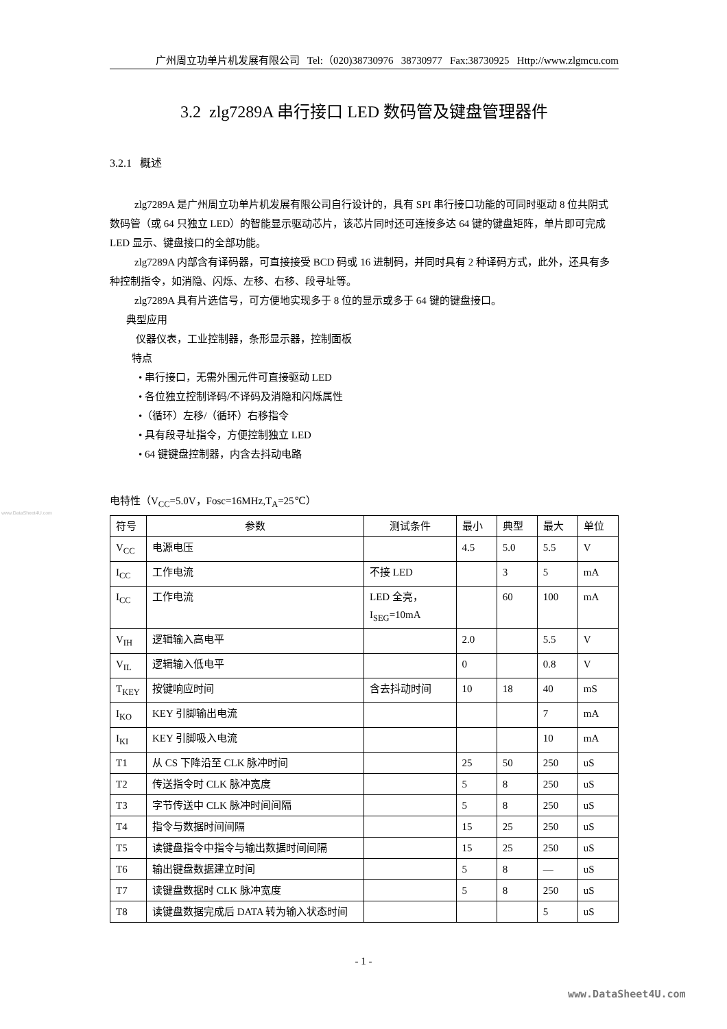www.DataSheet4U.com
广州周立功单片机发展有限公司 Tel:（020)38730976 38730977 Fax:38730925 Http://www.zlgmcu.com
3.2 zlg7289A 串行接口 LED 数码管及键盘管理器件
3.2.1 概述
zlg7289A 是广州周立功单片机发展有限公司自行设计的，具有 SPI 串行接口功能的可同时驱动 8 位共阴式数码管（或 64 只独立 LED）的智能显示驱动芯片，该芯片同时还可连接多达 64 键的键盘矩阵，单片即可完成 LED 显示、键盘接口的全部功能。
zlg7289A 内部含有译码器，可直接接受 BCD 码或 16 进制码，并同时具有 2 种译码方式，此外，还具有多种控制指令，如消隐、闪烁、左移、右移、段寻址等。
zlg7289A 具有片选信号，可方便地实现多于 8 位的显示或多于 64 键的键盘接口。
典型应用
仪器仪表，工业控制器，条形显示器，控制面板
特点
• 串行接口，无需外围元件可直接驱动 LED
• 各位独立控制译码/不译码及消隐和闪烁属性
•（循环）左移/（循环）右移指令
• 具有段寻址指令，方便控制独立 LED
• 64 键键盘控制器，内含去抖动电路
电特性（V<sub>CC</sub>=5.0V，Fosc=16MHz,T<sub>A</sub>=25℃）
| 符号 | 参数 | 测试条件 | 最小 | 典型 | 最大 | 单位 |
| V<sub>CC</sub> | 电源电压 | | 4.5 | 5.0 | 5.5 | V |
| I<sub>CC</sub> | 工作电流 | 不接 LED | | 3 | 5 | mA |
| I<sub>CC</sub> | 工作电流 | LED 全亮， I<sub>SEG</sub>=10mA | | 60 | 100 | mA |
| V<sub>IH</sub> | 逻辑输入高电平 | | 2.0 | | 5.5 | V |
| V<sub>IL</sub> | 逻辑输入低电平 | | 0 | | 0.8 | V |
| T<sub>KEY</sub> | 按键响应时间 | 含去抖动时间 | 10 | 18 | 40 | mS |
| I<sub>KO</sub> | KEY 引脚输出电流 | | | | 7 | mA |
| I<sub>KI</sub> | KEY 引脚吸入电流 | | | | 10 | mA |
| T1 | 从 CS 下降沿至 CLK 脉冲时间 | | 25 | 50 | 250 | uS |
| T2 | 传送指令时 CLK 脉冲宽度 | | 5 | 8 | 250 | uS |
| T3 | 字节传送中 CLK 脉冲时间间隔 | | 5 | 8 | 250 | uS |
| T4 | 指令与数据时间间隔 | | 15 | 25 | 250 | uS |
| T5 | 读键盘指令中指令与输出数据时间间隔 | | 15 | 25 | 250 | uS |
| T6 | 输出键盘数据建立时间 | | 5 | 8 | — | uS |
| T7 | 读键盘数据时 CLK 脉冲宽度 | | 5 | 8 | 250 | uS |
| T8 | 读键盘数据完成后 DATA 转为输入状态时间 | | | | 5 | uS |
- 1 -
www.DataSheet4U.com